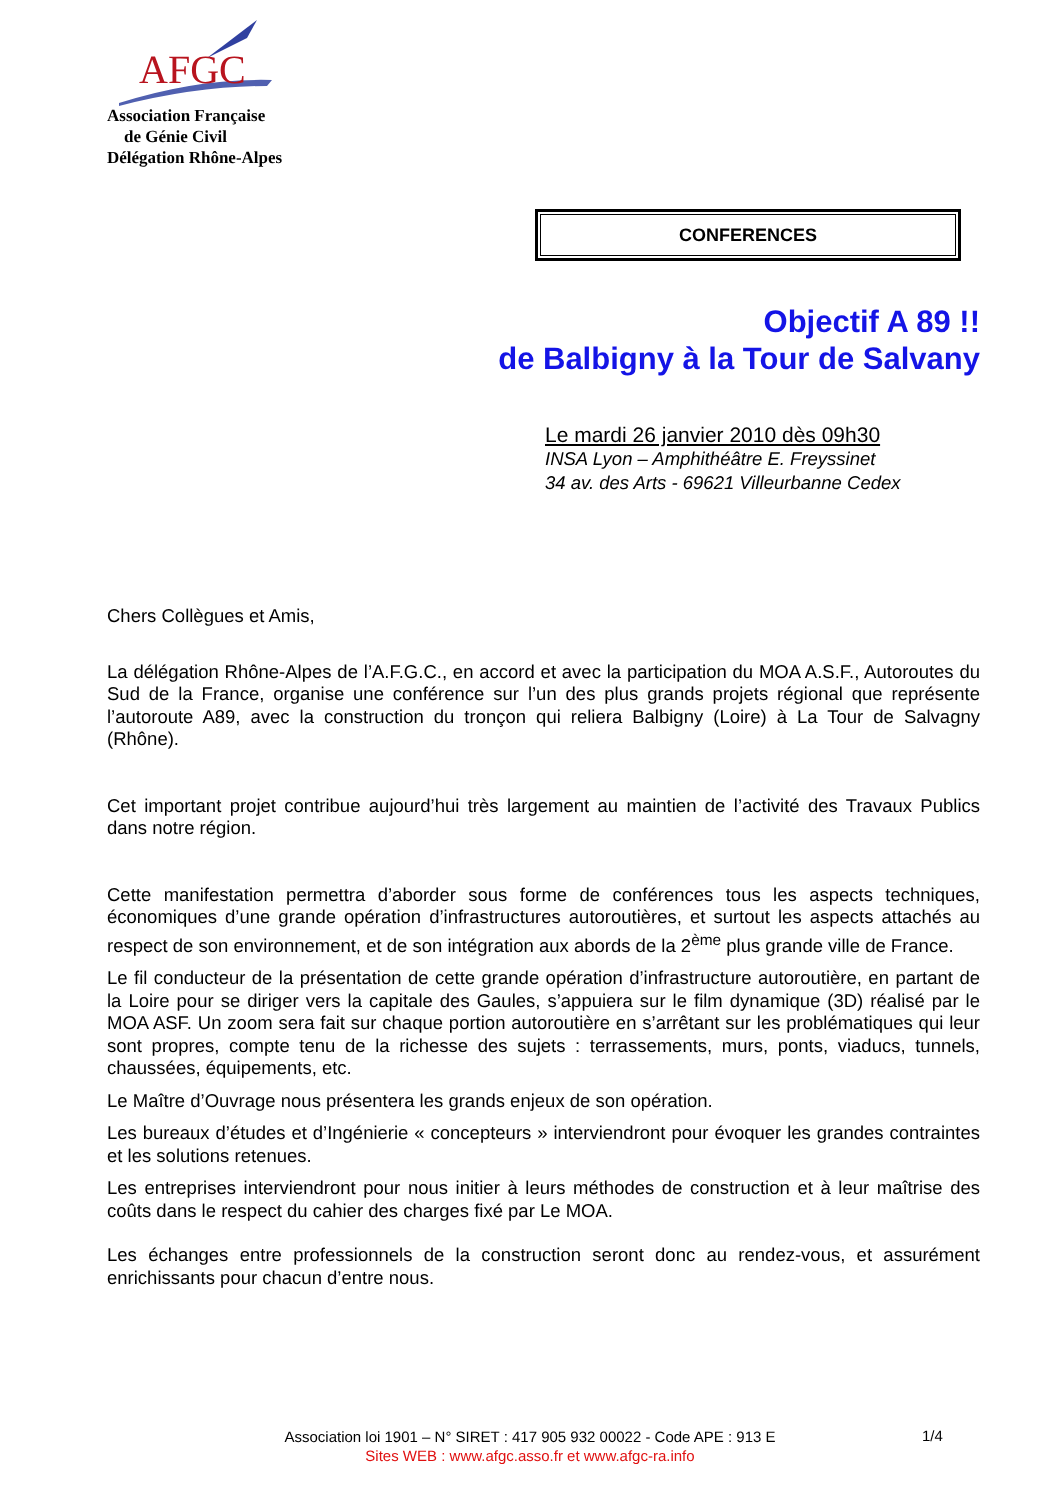AFGC
Association Française
de Génie Civil
Délégation Rhône-Alpes
CONFERENCES
Objectif A 89 !!
de Balbigny à la Tour de Salvany
Le mardi 26 janvier 2010 dès 09h30
INSA Lyon – Amphithéâtre E. Freyssinet
34 av. des Arts - 69621 Villeurbanne Cedex
Chers Collègues et Amis,
La délégation Rhône-Alpes de l’A.F.G.C., en accord et avec la participation du MOA A.S.F., Autoroutes du Sud de la France, organise une conférence sur l’un des plus grands projets régional que représente l’autoroute A89, avec la construction du tronçon qui reliera Balbigny (Loire) à La Tour de Salvagny (Rhône).
Cet important projet contribue aujourd’hui très largement au maintien de l’activité des Travaux Publics dans notre région.
Cette manifestation permettra d’aborder sous forme de conférences tous les aspects techniques, économiques d’une grande opération d’infrastructures autoroutières, et surtout les aspects attachés au respect de son environnement, et de son intégration aux abords de la 2<sup>ème</sup> plus grande ville de France.
Le fil conducteur de la présentation de cette grande opération d’infrastructure autoroutière, en partant de la Loire pour se diriger vers la capitale des Gaules, s’appuiera sur le film dynamique (3D) réalisé par le MOA ASF. Un zoom sera fait sur chaque portion autoroutière en s’arrêtant sur les problématiques qui leur sont propres, compte tenu de la richesse des sujets : terrassements, murs, ponts, viaducs, tunnels, chaussées, équipements, etc.
Le Maître d’Ouvrage nous présentera les grands enjeux de son opération.
Les bureaux d’études et d’Ingénierie « concepteurs » interviendront pour évoquer les grandes contraintes et les solutions retenues.
Les entreprises interviendront pour nous initier à leurs méthodes de construction et à leur maîtrise des coûts dans le respect du cahier des charges fixé par Le MOA.
Les échanges entre professionnels de la construction seront donc au rendez-vous, et assurément enrichissants pour chacun d’entre nous.
Association loi 1901 – N° SIRET : 417 905 932 00022 - Code APE : 913 E
Sites WEB : www.afgc.asso.fr et www.afgc-ra.info
1/4